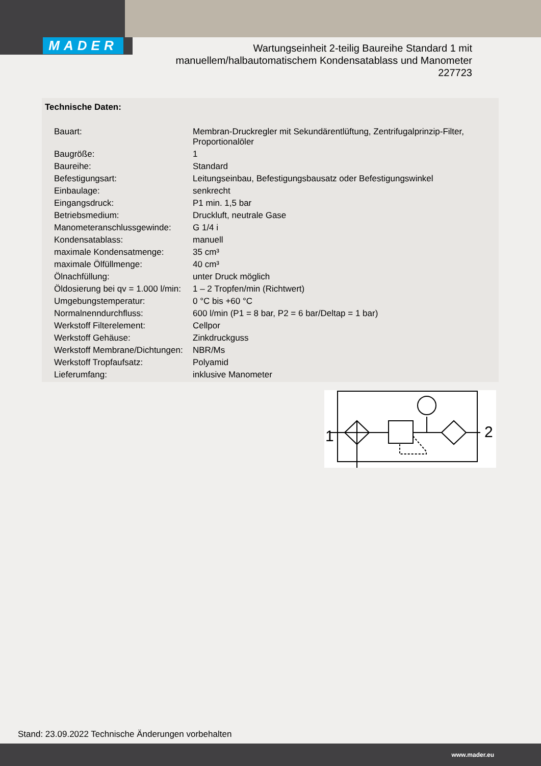MADER
Wartungseinheit 2-teilig Baureihe Standard 1 mit
manuellem/halbautomatischem Kondensatablass und Manometer
227723
Technische Daten:
| Bauart: | Membran-Druckregler mit Sekundärentlüftung, Zentrifugalprinzip-Filter, Proportionalöler |
| Baugröße: | 1 |
| Baureihe: | Standard |
| Befestigungsart: | Leitungseinbau, Befestigungsbausatz oder Befestigungswinkel |
| Einbaulage: | senkrecht |
| Eingangsdruck: | P1 min. 1,5 bar |
| Betriebsmedium: | Druckluft, neutrale Gase |
| Manometeranschlussgewinde: | G 1/4 i |
| Kondensatablass: | manuell |
| maximale Kondensatmenge: | 35 cm³ |
| maximale Ölfüllmenge: | 40 cm³ |
| Ölnachfüllung: | unter Druck möglich |
| Öldosierung bei qv = 1.000 l/min: | 1 – 2 Tropfen/min (Richtwert) |
| Umgebungstemperatur: | 0 °C bis +60 °C |
| Normalnenndurchfluss: | 600 l/min (P1 = 8 bar, P2 = 6 bar/Deltap = 1 bar) |
| Werkstoff Filterelement: | Cellpor |
| Werkstoff Gehäuse: | Zinkdruckguss |
| Werkstoff Membrane/Dichtungen: | NBR/Ms |
| Werkstoff Tropfaufsatz: | Polyamid |
| Lieferumfang: | inklusive Manometer |
1
2
Stand: 23.09.2022 Technische Änderungen vorbehalten
www.mader.eu